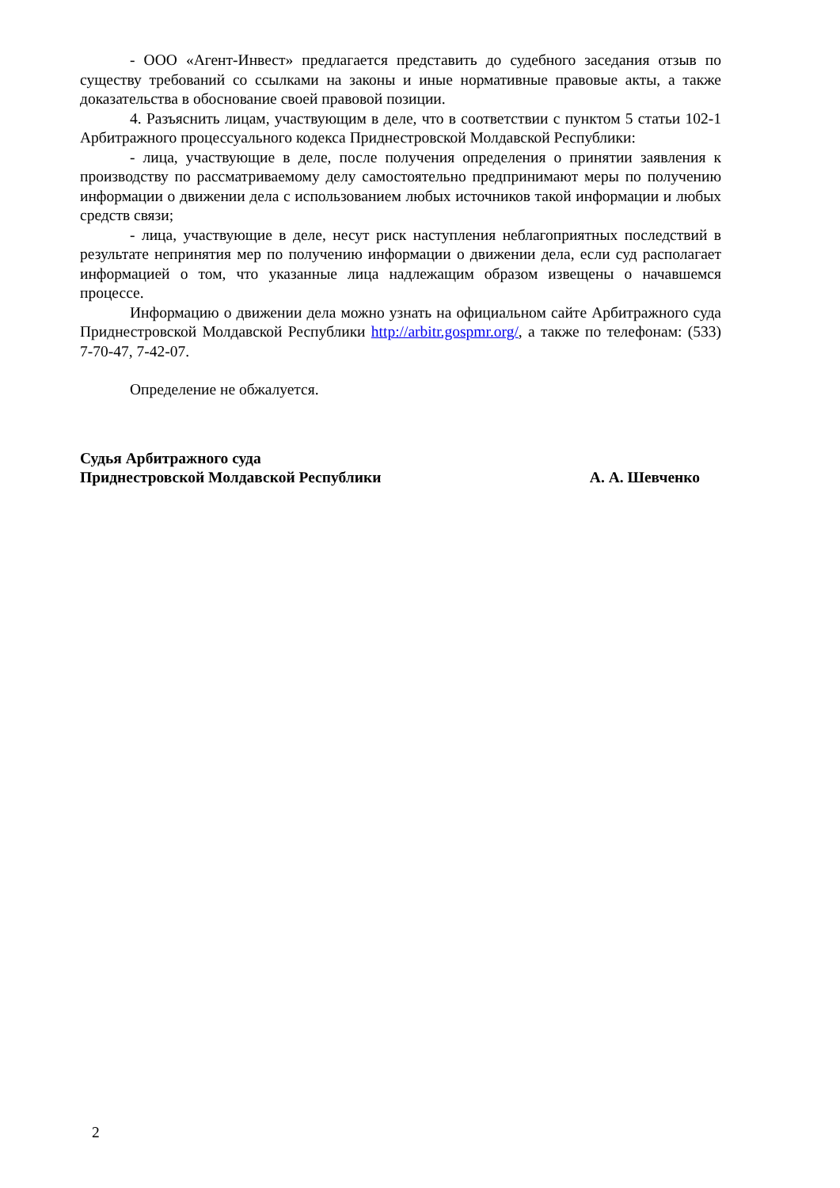- ООО «Агент-Инвест» предлагается представить до судебного заседания отзыв по существу требований со ссылками на законы и иные нормативные правовые акты, а также доказательства в обоснование своей правовой позиции.
4. Разъяснить лицам, участвующим в деле, что в соответствии с пунктом 5 статьи 102-1 Арбитражного процессуального кодекса Приднестровской Молдавской Республики:
- лица, участвующие в деле, после получения определения о принятии заявления к производству по рассматриваемому делу самостоятельно предпринимают меры по получению информации о движении дела с использованием любых источников такой информации и любых средств связи;
- лица, участвующие в деле, несут риск наступления неблагоприятных последствий в результате непринятия мер по получению информации о движении дела, если суд располагает информацией о том, что указанные лица надлежащим образом извещены о начавшемся процессе.
Информацию о движении дела можно узнать на официальном сайте Арбитражного суда Приднестровской Молдавской Республики http://arbitr.gospmr.org/, а также по телефонам: (533) 7-70-47, 7-42-07.
Определение не обжалуется.
Судья Арбитражного суда
Приднестровской Молдавской Республики
А. А. Шевченко
2